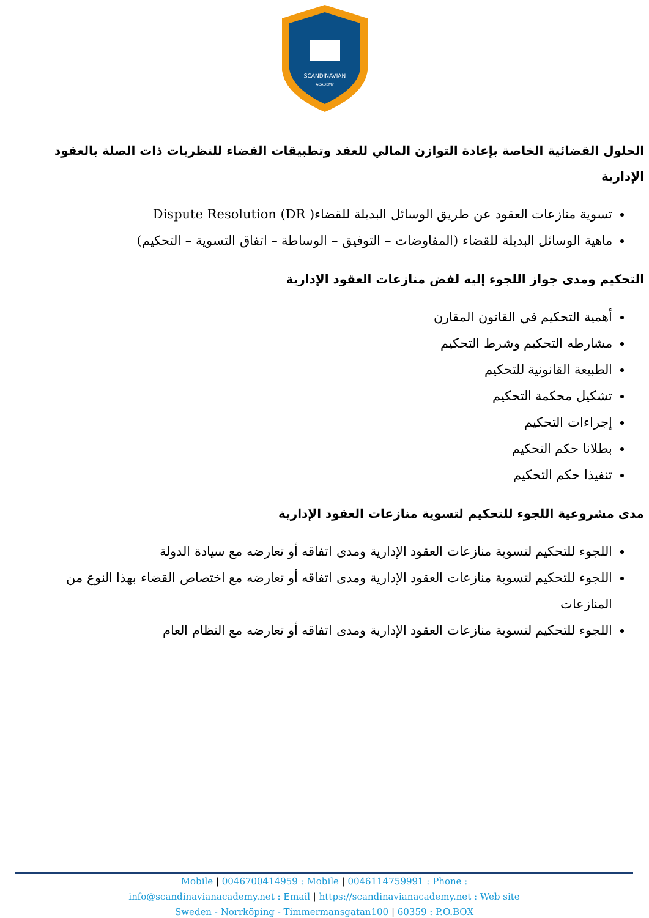SCANDINAVIAN
ACADEMY
الحلول القضائية الخاصة بإعادة التوازن المالي للعقد وتطبيقات القضاء للنظريات ذات الصلة بالعقود الإدارية
تسوية منازعات العقود عن طريق الوسائل البديلة للقضاء( Dispute Resolution (DR
ماهية الوسائل البديلة للقضاء (المفاوضات – التوفيق – الوساطة – اتفاق التسوية – التحكيم)
التحكيم ومدى جواز اللجوء إليه لفض منازعات العقود الإدارية
أهمية التحكيم في القانون المقارن
مشارطه التحكيم وشرط التحكيم
الطبيعة القانونية للتحكيم
تشكيل محكمة التحكيم
إجراءات التحكيم
بطلانا حكم التحكيم
تنفيذا حكم التحكيم
مدى مشروعية اللجوء للتحكيم لتسوية منازعات العقود الإدارية
اللجوء للتحكيم لتسوية منازعات العقود الإدارية ومدى اتفاقه أو تعارضه مع سيادة الدولة
اللجوء للتحكيم لتسوية منازعات العقود الإدارية ومدى اتفاقه أو تعارضه مع اختصاص القضاء بهذا النوع من المنازعات
اللجوء للتحكيم لتسوية منازعات العقود الإدارية ومدى اتفاقه أو تعارضه مع النظام العام
Mobile | 0046700414959 : Mobile | 0046114759991 : Phone :
info@scandinavianacademy.net : Email | https://scandinavianacademy.net : Web site
Sweden - Norrköping - Timmermansgatan100 | 60359 : P.O.BOX